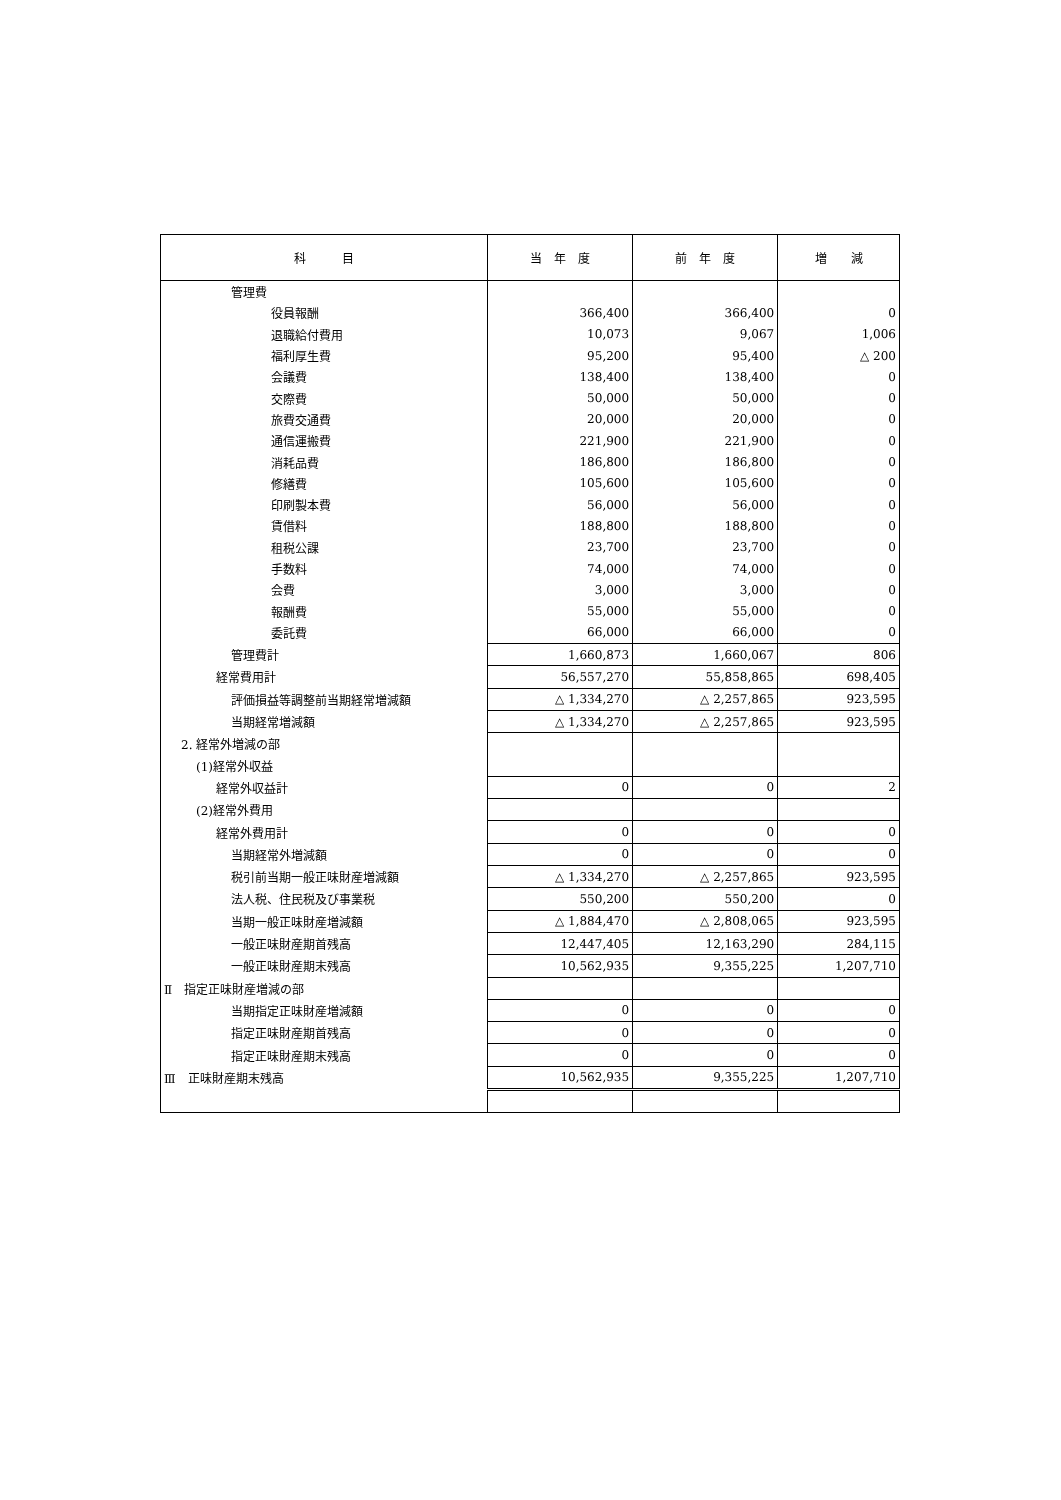| 科 目 | 当 年 度 | 前 年 度 | 増 減 |
| --- | --- | --- | --- |
| 管理費 | | | |
| 役員報酬 | 366,400 | 366,400 | 0 |
| 退職給付費用 | 10,073 | 9,067 | 1,006 |
| 福利厚生費 | 95,200 | 95,400 | △ 200 |
| 会議費 | 138,400 | 138,400 | 0 |
| 交際費 | 50,000 | 50,000 | 0 |
| 旅費交通費 | 20,000 | 20,000 | 0 |
| 通信運搬費 | 221,900 | 221,900 | 0 |
| 消耗品費 | 186,800 | 186,800 | 0 |
| 修繕費 | 105,600 | 105,600 | 0 |
| 印刷製本費 | 56,000 | 56,000 | 0 |
| 賃借料 | 188,800 | 188,800 | 0 |
| 租税公課 | 23,700 | 23,700 | 0 |
| 手数料 | 74,000 | 74,000 | 0 |
| 会費 | 3,000 | 3,000 | 0 |
| 報酬費 | 55,000 | 55,000 | 0 |
| 委託費 | 66,000 | 66,000 | 0 |
| 管理費計 | 1,660,873 | 1,660,067 | 806 |
| 経常費用計 | 56,557,270 | 55,858,865 | 698,405 |
| 評価損益等調整前当期経常増減額 | △ 1,334,270 | △ 2,257,865 | 923,595 |
| 当期経常増減額 | △ 1,334,270 | △ 2,257,865 | 923,595 |
| 2. 経常外増減の部 | | | |
| (1)経常外収益 | | | |
| 経常外収益計 | 0 | 0 | 2 |
| (2)経常外費用 | | | |
| 経常外費用計 | 0 | 0 | 0 |
| 当期経常外増減額 | 0 | 0 | 0 |
| 税引前当期一般正味財産増減額 | △ 1,334,270 | △ 2,257,865 | 923,595 |
| 法人税、住民税及び事業税 | 550,200 | 550,200 | 0 |
| 当期一般正味財産増減額 | △ 1,884,470 | △ 2,808,065 | 923,595 |
| 一般正味財産期首残高 | 12,447,405 | 12,163,290 | 284,115 |
| 一般正味財産期末残高 | 10,562,935 | 9,355,225 | 1,207,710 |
| Ⅱ 指定正味財産増減の部 | | | |
| 当期指定正味財産増減額 | 0 | 0 | 0 |
| 指定正味財産期首残高 | 0 | 0 | 0 |
| 指定正味財産期末残高 | 0 | 0 | 0 |
| Ⅲ 正味財産期末残高 | 10,562,935 | 9,355,225 | 1,207,710 |